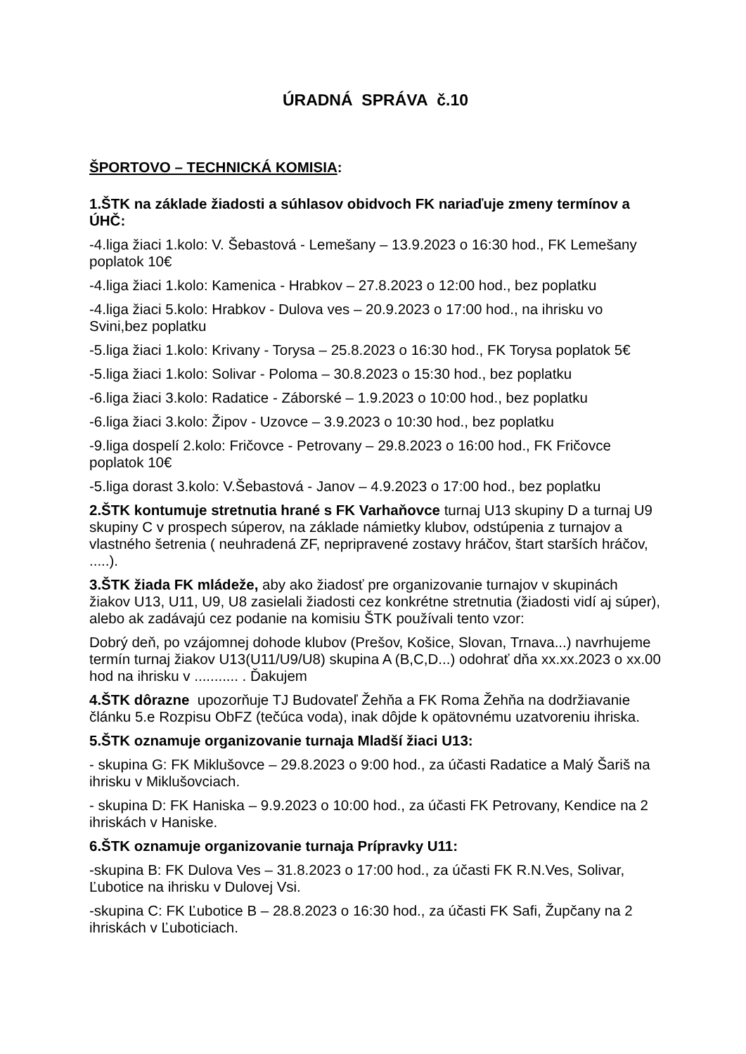ÚRADNÁ SPRÁVA č.10
ŠPORTOVO – TECHNICKÁ KOMISIA:
1.ŠTK na základe žiadosti a súhlasov obidvoch FK nariaďuje zmeny termínov a ÚHČ:
-4.liga žiaci 1.kolo: V. Šebastová - Lemešany – 13.9.2023 o 16:30 hod., FK Lemešany poplatok 10€
-4.liga žiaci 1.kolo: Kamenica - Hrabkov – 27.8.2023 o 12:00 hod., bez poplatku
-4.liga žiaci 5.kolo: Hrabkov - Dulova ves – 20.9.2023 o 17:00 hod., na ihrisku vo Svini,bez poplatku
-5.liga žiaci 1.kolo: Krivany - Torysa – 25.8.2023 o 16:30 hod., FK Torysa poplatok 5€
-5.liga žiaci 1.kolo: Solivar - Poloma – 30.8.2023 o 15:30 hod., bez poplatku
-6.liga žiaci 3.kolo: Radatice - Záborské – 1.9.2023 o 10:00 hod., bez poplatku
-6.liga žiaci 3.kolo: Žipov - Uzovce – 3.9.2023 o 10:30 hod., bez poplatku
-9.liga dospelí 2.kolo: Fričovce - Petrovany – 29.8.2023 o 16:00 hod., FK Fričovce poplatok 10€
-5.liga dorast 3.kolo: V.Šebastová - Janov – 4.9.2023 o 17:00 hod., bez poplatku
2.ŠTK kontumuje stretnutia hrané s FK Varhaňovce turnaj U13 skupiny D a turnaj U9 skupiny C v prospech súperov, na základe námietky klubov, odstúpenia z turnajov a vlastného šetrenia ( neuhradená ZF, nepripravené zostavy hráčov, štart starších hráčov, .....).
3.ŠTK žiada FK mládeže, aby ako žiadosť pre organizovanie turnajov v skupinách žiakov U13, U11, U9, U8 zasielali žiadosti cez konkrétne stretnutia (žiadosti vidí aj súper), alebo ak zadávajú cez podanie na komisiu ŠTK používali tento vzor:
Dobrý deň, po vzájomnej dohode klubov (Prešov, Košice, Slovan, Trnava...) navrhujeme termín turnaj žiakov U13(U11/U9/U8) skupina A (B,C,D...) odohrať dňa xx.xx.2023 o xx.00 hod na ihrisku v ........... . Ďakujem
4.ŠTK dôrazne upozorňuje TJ Budovateľ Žehňa a FK Roma Žehňa na dodržiavanie článku 5.e Rozpisu ObFZ (tečúca voda), inak dôjde k opätovnému uzatvoreniu ihriska.
5.ŠTK oznamuje organizovanie turnaja Mladší žiaci U13:
- skupina G: FK Miklušovce – 29.8.2023 o 9:00 hod., za účasti Radatice a Malý Šariš na ihrisku v Miklušovciach.
- skupina D: FK Haniska – 9.9.2023 o 10:00 hod., za účasti FK Petrovany, Kendice na 2 ihriskách v Haniske.
6.ŠTK oznamuje organizovanie turnaja Prípravky U11:
-skupina B: FK Dulova Ves – 31.8.2023 o 17:00 hod., za účasti FK R.N.Ves, Solivar, Ľubotice na ihrisku v Dulovej Vsi.
-skupina C: FK Ľubotice B – 28.8.2023 o 16:30 hod., za účasti FK Safi, Župčany na 2 ihriskách v Ľuboticiach.